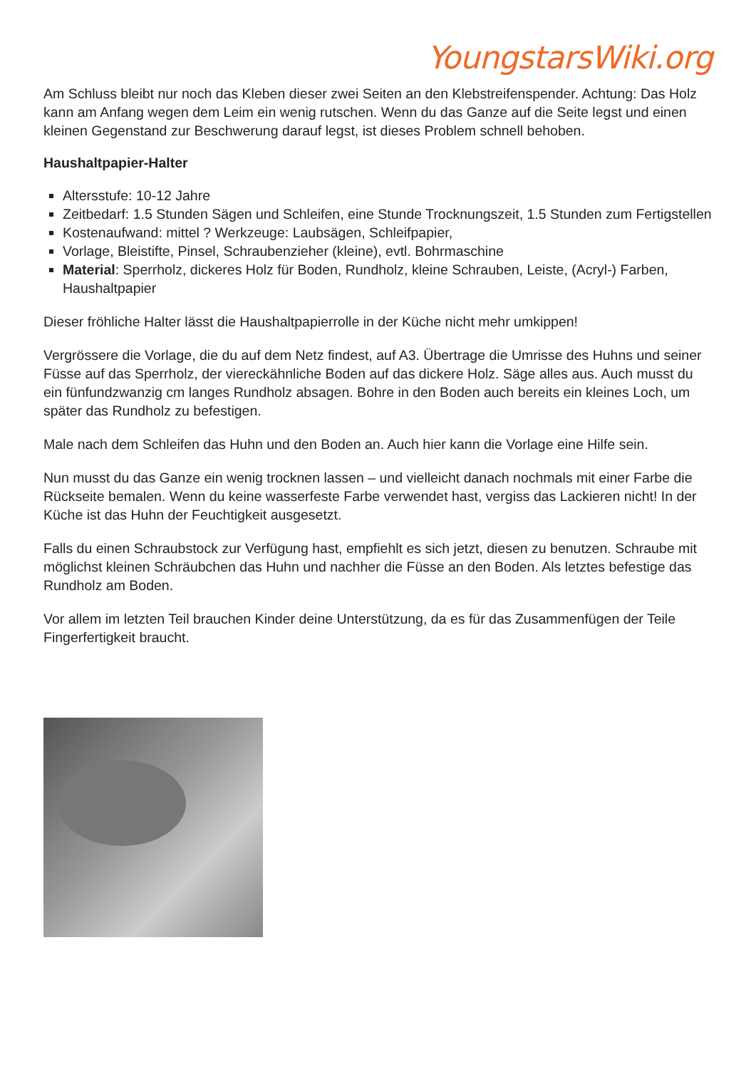YoungstarsWiki.org
Am Schluss bleibt nur noch das Kleben dieser zwei Seiten an den Klebstreifenspender. Achtung: Das Holz kann am Anfang wegen dem Leim ein wenig rutschen. Wenn du das Ganze auf die Seite legst und einen kleinen Gegenstand zur Beschwerung darauf legst, ist dieses Problem schnell behoben.
Haushaltpapier-Halter
Altersstufe: 10-12 Jahre
Zeitbedarf: 1.5 Stunden Sägen und Schleifen, eine Stunde Trocknungszeit, 1.5 Stunden zum Fertigstellen
Kostenaufwand: mittel ? Werkzeuge: Laubsägen, Schleifpapier,
Vorlage, Bleistifte, Pinsel, Schraubenzieher (kleine), evtl. Bohrmaschine
Material: Sperrholz, dickeres Holz für Boden, Rundholz, kleine Schrauben, Leiste, (Acryl-) Farben, Haushaltpapier
Dieser fröhliche Halter lässt die Haushaltpapierrolle in der Küche nicht mehr umkippen!
Vergrössere die Vorlage, die du auf dem Netz findest, auf A3. Übertrage die Umrisse des Huhns und seiner Füsse auf das Sperrholz, der viereckähnliche Boden auf das dickere Holz. Säge alles aus. Auch musst du ein fünfundzwanzig cm langes Rundholz absagen. Bohre in den Boden auch bereits ein kleines Loch, um später das Rundholz zu befestigen.
Male nach dem Schleifen das Huhn und den Boden an. Auch hier kann die Vorlage eine Hilfe sein.
Nun musst du das Ganze ein wenig trocknen lassen – und vielleicht danach nochmals mit einer Farbe die Rückseite bemalen. Wenn du keine wasserfeste Farbe verwendet hast, vergiss das Lackieren nicht! In der Küche ist das Huhn der Feuchtigkeit ausgesetzt.
Falls du einen Schraubstock zur Verfügung hast, empfiehlt es sich jetzt, diesen zu benutzen. Schraube mit möglichst kleinen Schräubchen das Huhn und nachher die Füsse an den Boden. Als letztes befestige das Rundholz am Boden.
Vor allem im letzten Teil brauchen Kinder deine Unterstützung, da es für das Zusammenfügen der Teile Fingerfertigkeit braucht.